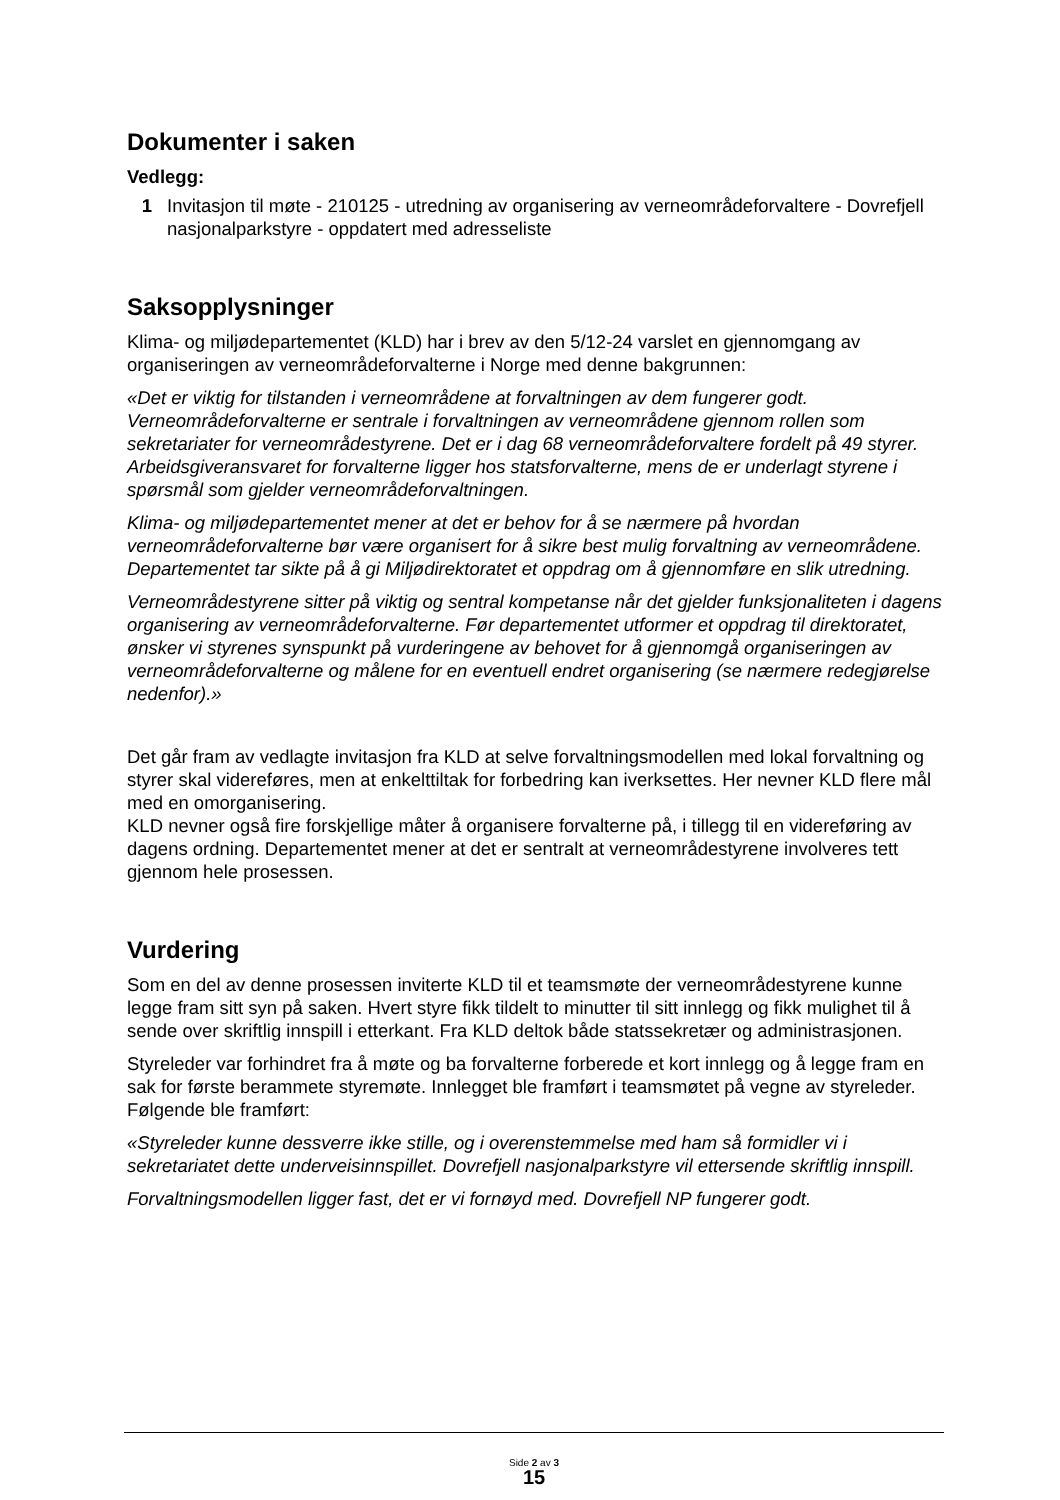Dokumenter i saken
Vedlegg:
1 Invitasjon til møte - 210125 - utredning av organisering av verneområdeforvaltere - Dovrefjell nasjonalparkstyre - oppdatert med adresseliste
Saksopplysninger
Klima- og miljødepartementet (KLD) har i brev av den 5/12-24 varslet en gjennomgang av organiseringen av verneområdeforvalterne i Norge med denne bakgrunnen:
«Det er viktig for tilstanden i verneområdene at forvaltningen av dem fungerer godt. Verneområdeforvalterne er sentrale i forvaltningen av verneområdene gjennom rollen som sekretariater for verneområdestyrene. Det er i dag 68 verneområdeforvaltere fordelt på 49 styrer. Arbeidsgiveransvaret for forvalterne ligger hos statsforvalterne, mens de er underlagt styrene i spørsmål som gjelder verneområdeforvaltningen.
Klima- og miljødepartementet mener at det er behov for å se nærmere på hvordan verneområdeforvalterne bør være organisert for å sikre best mulig forvaltning av verneområdene. Departementet tar sikte på å gi Miljødirektoratet et oppdrag om å gjennomføre en slik utredning.
Verneområdestyrene sitter på viktig og sentral kompetanse når det gjelder funksjonaliteten i dagens organisering av verneområdeforvalterne. Før departementet utformer et oppdrag til direktoratet, ønsker vi styrenes synspunkt på vurderingene av behovet for å gjennomgå organiseringen av verneområdeforvalterne og målene for en eventuell endret organisering (se nærmere redegjørelse nedenfor).»
Det går fram av vedlagte invitasjon fra KLD at selve forvaltningsmodellen med lokal forvaltning og styrer skal videreføres, men at enkelttiltak for forbedring kan iverksettes. Her nevner KLD flere mål med en omorganisering.
KLD nevner også fire forskjellige måter å organisere forvalterne på, i tillegg til en videreføring av dagens ordning. Departementet mener at det er sentralt at verneområdestyrene involveres tett gjennom hele prosessen.
Vurdering
Som en del av denne prosessen inviterte KLD til et teamsmøte der verneområdestyrene kunne legge fram sitt syn på saken. Hvert styre fikk tildelt to minutter til sitt innlegg og fikk mulighet til å sende over skriftlig innspill i etterkant. Fra KLD deltok både statssekretær og administrasjonen.
Styreleder var forhindret fra å møte og ba forvalterne forberede et kort innlegg og å legge fram en sak for første berammete styremøte. Innlegget ble framført i teamsmøtet på vegne av styreleder. Følgende ble framført:
«Styreleder kunne dessverre ikke stille, og i overenstemmelse med ham så formidler vi i sekretariatet dette underveisinnspillet. Dovrefjell nasjonalparkstyre vil ettersende skriftlig innspill.
Forvaltningsmodellen ligger fast, det er vi fornøyd med. Dovrefjell NP fungerer godt.
Side 2 av 3
15